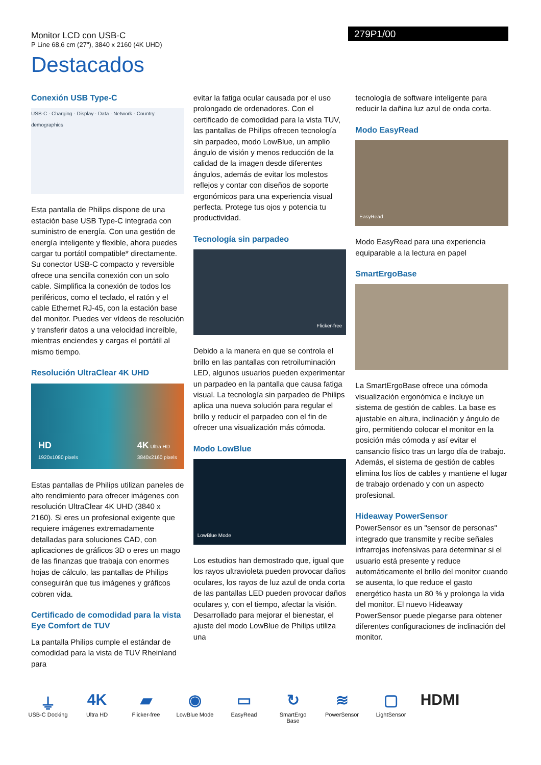Monitor LCD con USB-C
P Line 68,6 cm (27"), 3840 x 2160 (4K UHD)
279P1/00
Destacados
Conexión USB Type-C
USB-C · Charging · Display · Data · Network · Country demographics
Esta pantalla de Philips dispone de una estación base USB Type-C integrada con suministro de energía. Con una gestión de energía inteligente y flexible, ahora puedes cargar tu portátil compatible* directamente. Su conector USB-C compacto y reversible ofrece una sencilla conexión con un solo cable. Simplifica la conexión de todos los periféricos, como el teclado, el ratón y el cable Ethernet RJ-45, con la estación base del monitor. Puedes ver vídeos de resolución y transferir datos a una velocidad increíble, mientras enciendes y cargas el portátil al mismo tiempo.
Resolución UltraClear 4K UHD
HD
1920x1080 pixels 4K Ultra HD
3840x2160 pixels
Estas pantallas de Philips utilizan paneles de alto rendimiento para ofrecer imágenes con resolución UltraClear 4K UHD (3840 x 2160). Si eres un profesional exigente que requiere imágenes extremadamente detalladas para soluciones CAD, con aplicaciones de gráficos 3D o eres un mago de las finanzas que trabaja con enormes hojas de cálculo, las pantallas de Philips conseguirán que tus imágenes y gráficos cobren vida.
Certificado de comodidad para la vista Eye Comfort de TUV
La pantalla Philips cumple el estándar de comodidad para la vista de TUV Rheinland para
evitar la fatiga ocular causada por el uso prolongado de ordenadores. Con el certificado de comodidad para la vista TUV, las pantallas de Philips ofrecen tecnología sin parpadeo, modo LowBlue, un amplio ángulo de visión y menos reducción de la calidad de la imagen desde diferentes ángulos, además de evitar los molestos reflejos y contar con diseños de soporte ergonómicos para una experiencia visual perfecta. Protege tus ojos y potencia tu productividad.
Tecnología sin parpadeo
Flicker-free
Debido a la manera en que se controla el brillo en las pantallas con retroiluminación LED, algunos usuarios pueden experimentar un parpadeo en la pantalla que causa fatiga visual. La tecnología sin parpadeo de Philips aplica una nueva solución para regular el brillo y reducir el parpadeo con el fin de ofrecer una visualización más cómoda.
Modo LowBlue
LowBlue Mode
Los estudios han demostrado que, igual que los rayos ultravioleta pueden provocar daños oculares, los rayos de luz azul de onda corta de las pantallas LED pueden provocar daños oculares y, con el tiempo, afectar la visión. Desarrollado para mejorar el bienestar, el ajuste del modo LowBlue de Philips utiliza una
tecnología de software inteligente para reducir la dañina luz azul de onda corta.
Modo EasyRead
EasyRead
Modo EasyRead para una experiencia equiparable a la lectura en papel
SmartErgoBase
La SmartErgoBase ofrece una cómoda visualización ergonómica e incluye un sistema de gestión de cables. La base es ajustable en altura, inclinación y ángulo de giro, permitiendo colocar el monitor en la posición más cómoda y así evitar el cansancio físico tras un largo día de trabajo. Además, el sistema de gestión de cables elimina los líos de cables y mantiene el lugar de trabajo ordenado y con un aspecto profesional.
Hideaway PowerSensor
PowerSensor es un "sensor de personas" integrado que transmite y recibe señales infrarrojas inofensivas para determinar si el usuario está presente y reduce automáticamente el brillo del monitor cuando se ausenta, lo que reduce el gasto energético hasta un 80 % y prolonga la vida del monitor. El nuevo Hideaway PowerSensor puede plegarse para obtener diferentes configuraciones de inclinación del monitor.
⏚
USB-C Docking
4K
Ultra HD
▰
Flicker-free
◉
LowBlue Mode
▭
EasyRead
↻
SmartErgo Base
≋
PowerSensor
▢
LightSensor
HDMI